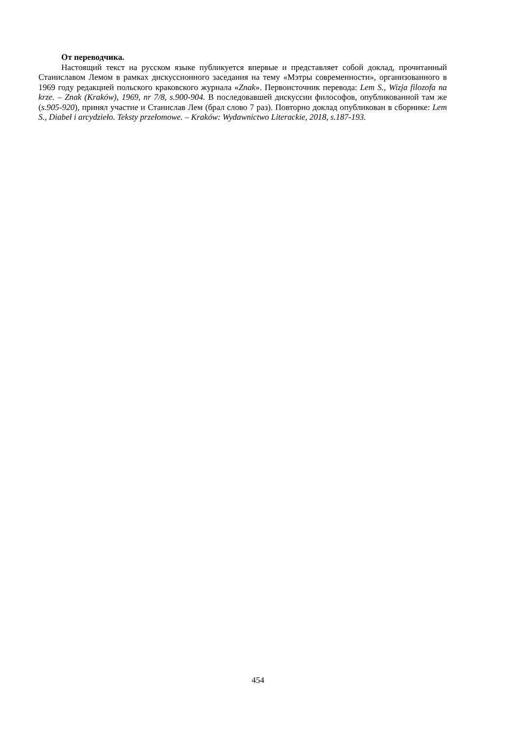От переводчика.
Настоящий текст на русском языке публикуется впервые и представляет собой доклад, прочитанный Станиславом Лемом в рамках дискуссионного заседания на тему «Мэтры современности», организованного в 1969 году редакцией польского краковского журнала «Znak». Первоисточник перевода: Lem S., Wizja filozofa na krze. – Znak (Kraków), 1969, nr 7/8, s.900-904. В последовавшей дискуссии философов, опубликованной там же (s.905-920), принял участие и Станислав Лем (брал слово 7 раз). Повторно доклад опубликован в сборнике: Lem S., Diabeł i arcydzieło. Teksty przełomowe. – Kraków: Wydawnictwo Literackie, 2018, s.187-193.
454